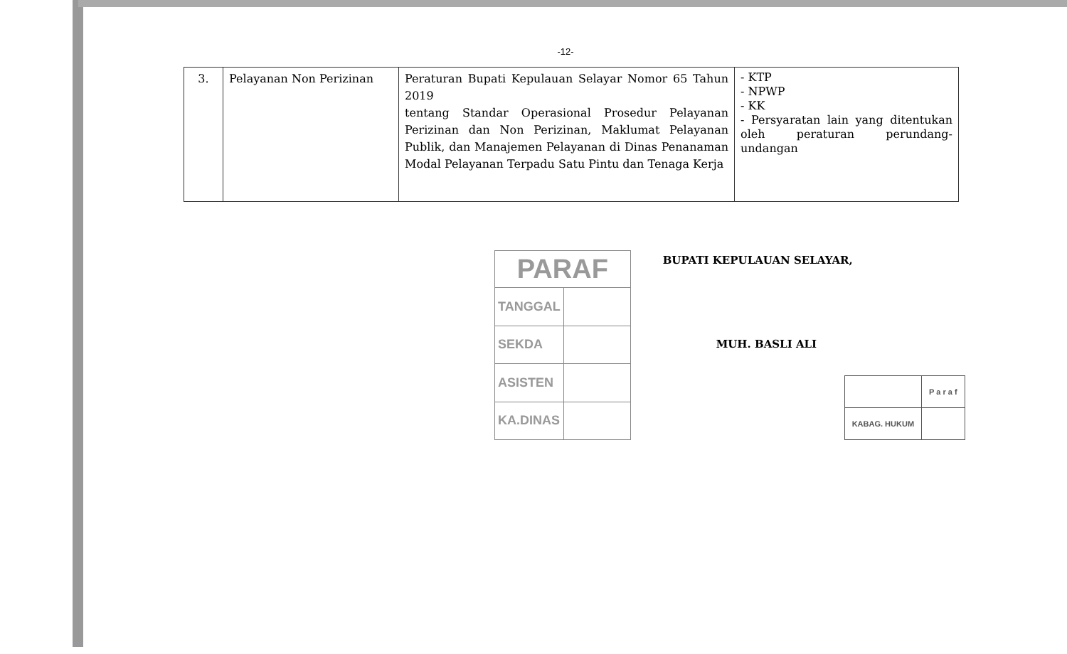-12-
| 3. | Pelayanan Non Perizinan | Peraturan Bupati Kepulauan Selayar Nomor 65 Tahun 2019 tentang Standar Operasional Prosedur Pelayanan Perizinan dan Non Perizinan, Maklumat Pelayanan Publik, dan Manajemen Pelayanan di Dinas Penanaman Modal Pelayanan Terpadu Satu Pintu dan Tenaga Kerja | - KTP - NPWP - KK - Persyaratan lain yang ditentukan oleh peraturan perundang-undangan |
| PARAF | |
| TANGGAL | |
| SEKDA | |
| ASISTEN | |
| KA.DINAS | |
BUPATI KEPULAUAN SELAYAR,
MUH. BASLI ALI
| | P a r a f |
| KABAG. HUKUM | |